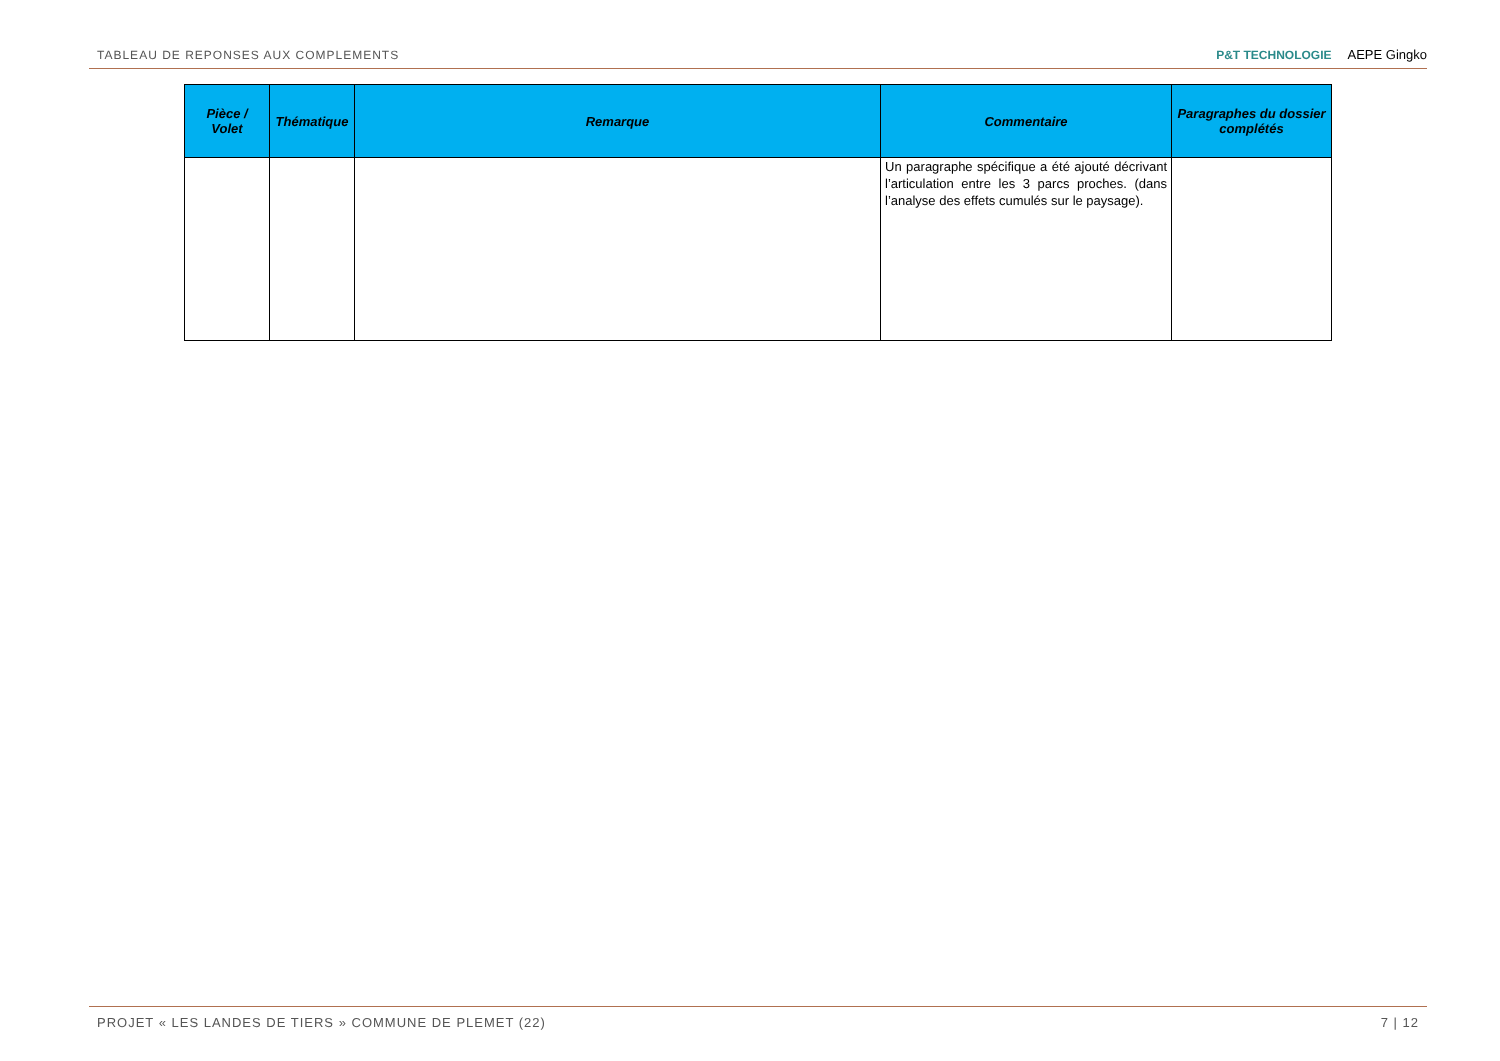TABLEAU DE REPONSES AUX COMPLEMENTS
P&T TECHNOLOGIE AEPE Gingko
| Pièce / Volet | Thématique | Remarque | Commentaire | Paragraphes du dossier complétés |
| --- | --- | --- | --- | --- |
| | | | Un paragraphe spécifique a été ajouté décrivant l’articulation entre les 3 parcs proches. (dans l’analyse des effets cumulés sur le paysage). | |
PROJET « LES LANDES DE TIERS » COMMUNE DE PLEMET (22) 7 | 12